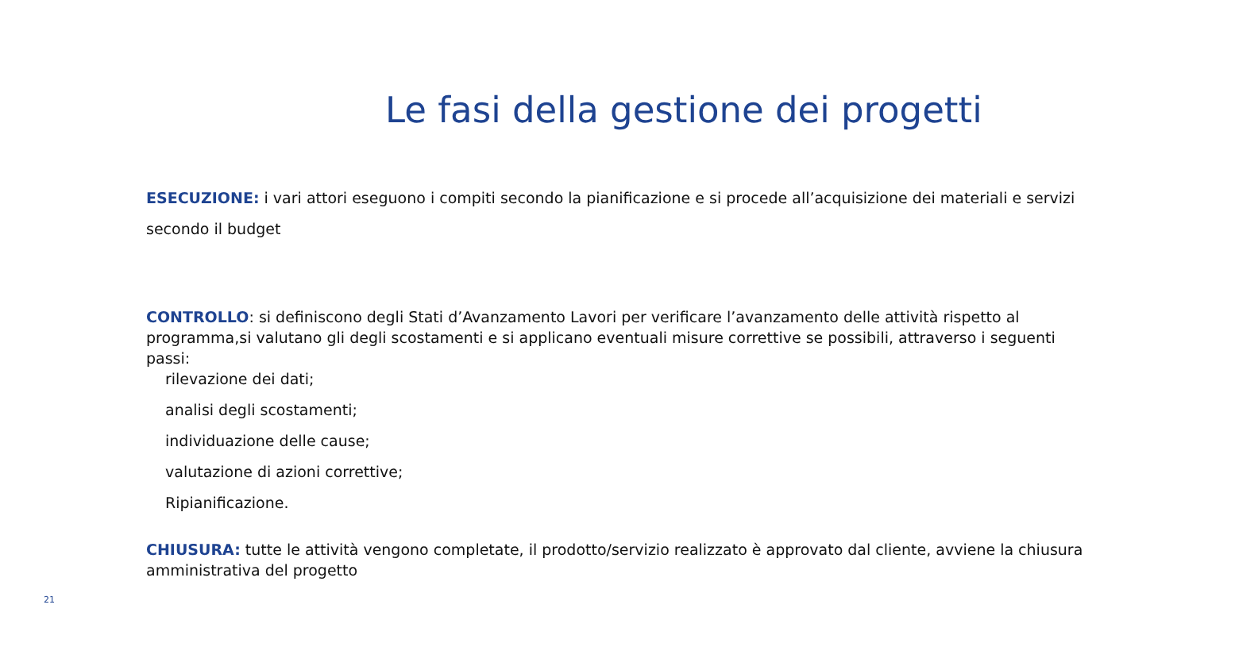Le fasi della gestione dei progetti
ESECUZIONE: i vari attori eseguono i compiti secondo la pianificazione e si procede all’acquisizione dei materiali e servizi secondo il budget
CONTROLLO: si definiscono degli Stati d’Avanzamento Lavori per verificare l’avanzamento delle attività rispetto al programma,si valutano gli degli scostamenti e si applicano eventuali misure correttive se possibili, attraverso i seguenti passi:
rilevazione dei dati;
analisi degli scostamenti;
individuazione delle cause;
valutazione di azioni correttive;
Ripianificazione.
CHIUSURA: tutte le attività vengono completate, il prodotto/servizio realizzato è approvato dal cliente, avviene la chiusura amministrativa del progetto
21